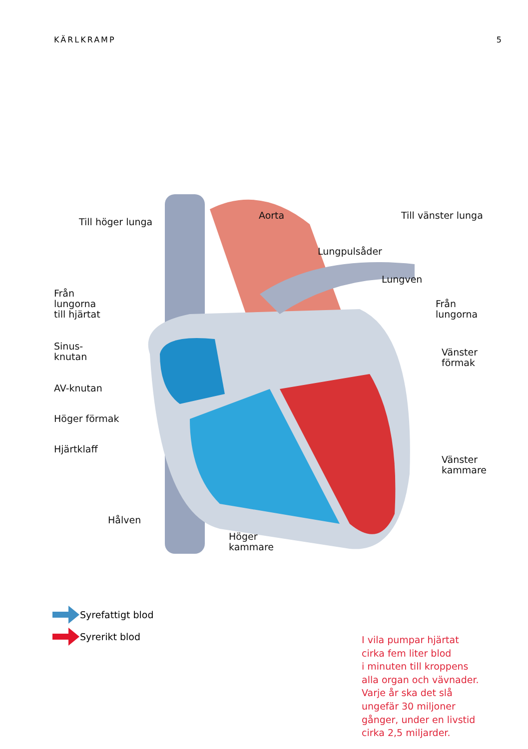KÄRLKRAMP 5
Till höger lunga
Aorta Till vänster lunga
Lungpulsåder
Lungven
Från
lungorna
till hjärtat
Från
lungorna
Sinus-
knutan
Vänster
förmak
AV-knutan
Höger förmak
Hjärtklaff
Vänster
kammare
Hålven
Höger
kammare
Syrefattigt blod
Syrerikt blod
I vila pumpar hjärtat
cirka fem liter blod
i minuten till kroppens
alla organ och vävnader.
Varje år ska det slå
ungefär 30 miljoner
gånger, under en livstid
cirka 2,5 miljarder.